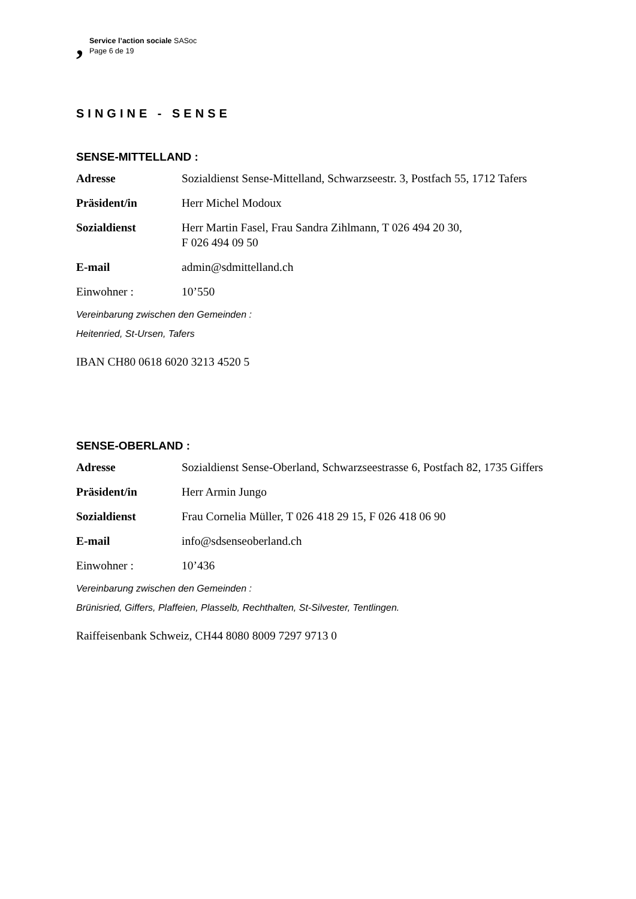,
Service l’action sociale SASoc
Page 6 de 19
SINGINE - SENSE
SENSE-MITTELLAND :
| Adresse | Sozialdienst Sense-Mittelland, Schwarzseestr. 3, Postfach 55, 1712 Tafers |
| Präsident/in | Herr Michel Modoux |
| Sozialdienst | Herr Martin Fasel, Frau Sandra Zihlmann, T 026 494 20 30, F 026 494 09 50 |
| E-mail | admin@sdmittelland.ch |
| Einwohner : | 10’550 |
Vereinbarung zwischen den Gemeinden :
Heitenried, St-Ursen, Tafers
IBAN CH80 0618 6020 3213 4520 5
SENSE-OBERLAND :
| Adresse | Sozialdienst Sense-Oberland, Schwarzseestrasse 6, Postfach 82, 1735 Giffers |
| Präsident/in | Herr Armin Jungo |
| Sozialdienst | Frau Cornelia Müller, T 026 418 29 15, F 026 418 06 90 |
| E-mail | info@sdsenseoberland.ch |
| Einwohner : | 10’436 |
Vereinbarung zwischen den Gemeinden :
Brünisried, Giffers, Plaffeien, Plasselb, Rechthalten, St-Silvester, Tentlingen.
Raiffeisenbank Schweiz, CH44 8080 8009 7297 9713 0